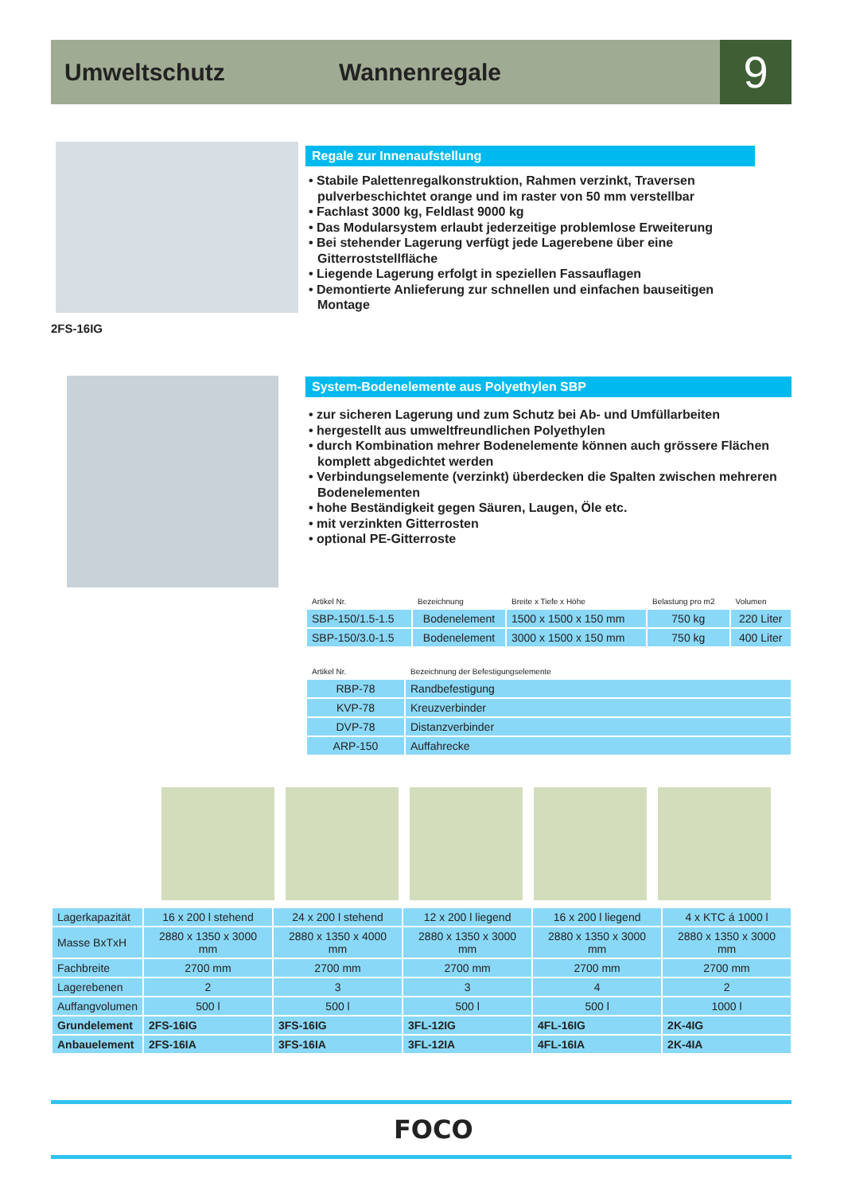Umweltschutz Wannenregale 9
2FS-16IG
Regale zur Innenaufstellung
• Stabile Palettenregalkonstruktion, Rahmen verzinkt, Traversen pulverbeschichtet orange und im raster von 50 mm verstellbar
• Fachlast 3000 kg, Feldlast 9000 kg
• Das Modularsystem erlaubt jederzeitige problemlose Erweiterung
• Bei stehender Lagerung verfügt jede Lagerebene über eine Gitterroststellfläche
• Liegende Lagerung erfolgt in speziellen Fassauflagen
• Demontierte Anlieferung zur schnellen und einfachen bauseitigen Montage
System-Bodenelemente aus Polyethylen SBP
• zur sicheren Lagerung und zum Schutz bei Ab- und Umfüllarbeiten
• hergestellt aus umweltfreundlichen Polyethylen
• durch Kombination mehrer Bodenelemente können auch grössere Flächen komplett abgedichtet werden
• Verbindungselemente (verzinkt) überdecken die Spalten zwischen mehreren Bodenelementen
• hohe Beständigkeit gegen Säuren, Laugen, Öle etc.
• mit verzinkten Gitterrosten
• optional PE-Gitterroste
| Artikel Nr. | Bezeichnung | Breite x Tiefe x Höhe | Belastung pro m2 | Volumen |
| SBP-150/1.5-1.5 | Bodenelement | 1500 x 1500 x 150 mm | 750 kg | 220 Liter |
| SBP-150/3.0-1.5 | Bodenelement | 3000 x 1500 x 150 mm | 750 kg | 400 Liter |
| Artikel Nr. | Bezeichnung der Befestigungselemente |
| RBP-78 | Randbefestigung |
| KVP-78 | Kreuzverbinder |
| DVP-78 | Distanzverbinder |
| ARP-150 | Auffahrecke |
| Lagerkapazität | 16 x 200 l stehend | 24 x 200 l stehend | 12 x 200 l liegend | 16 x 200 l liegend | 4 x KTC á 1000 l |
| Masse BxTxH | 2880 x 1350 x 3000 mm | 2880 x 1350 x 4000 mm | 2880 x 1350 x 3000 mm | 2880 x 1350 x 3000 mm | 2880 x 1350 x 3000 mm |
| Fachbreite | 2700 mm | 2700 mm | 2700 mm | 2700 mm | 2700 mm |
| Lagerebenen | 2 | 3 | 3 | 4 | 2 |
| Auffangvolumen | 500 l | 500 l | 500 l | 500 l | 1000 l |
| Grundelement | 2FS-16IG | 3FS-16IG | 3FL-12IG | 4FL-16IG | 2K-4IG |
| Anbauelement | 2FS-16IA | 3FS-16IA | 3FL-12IA | 4FL-16IA | 2K-4IA |
FOCO